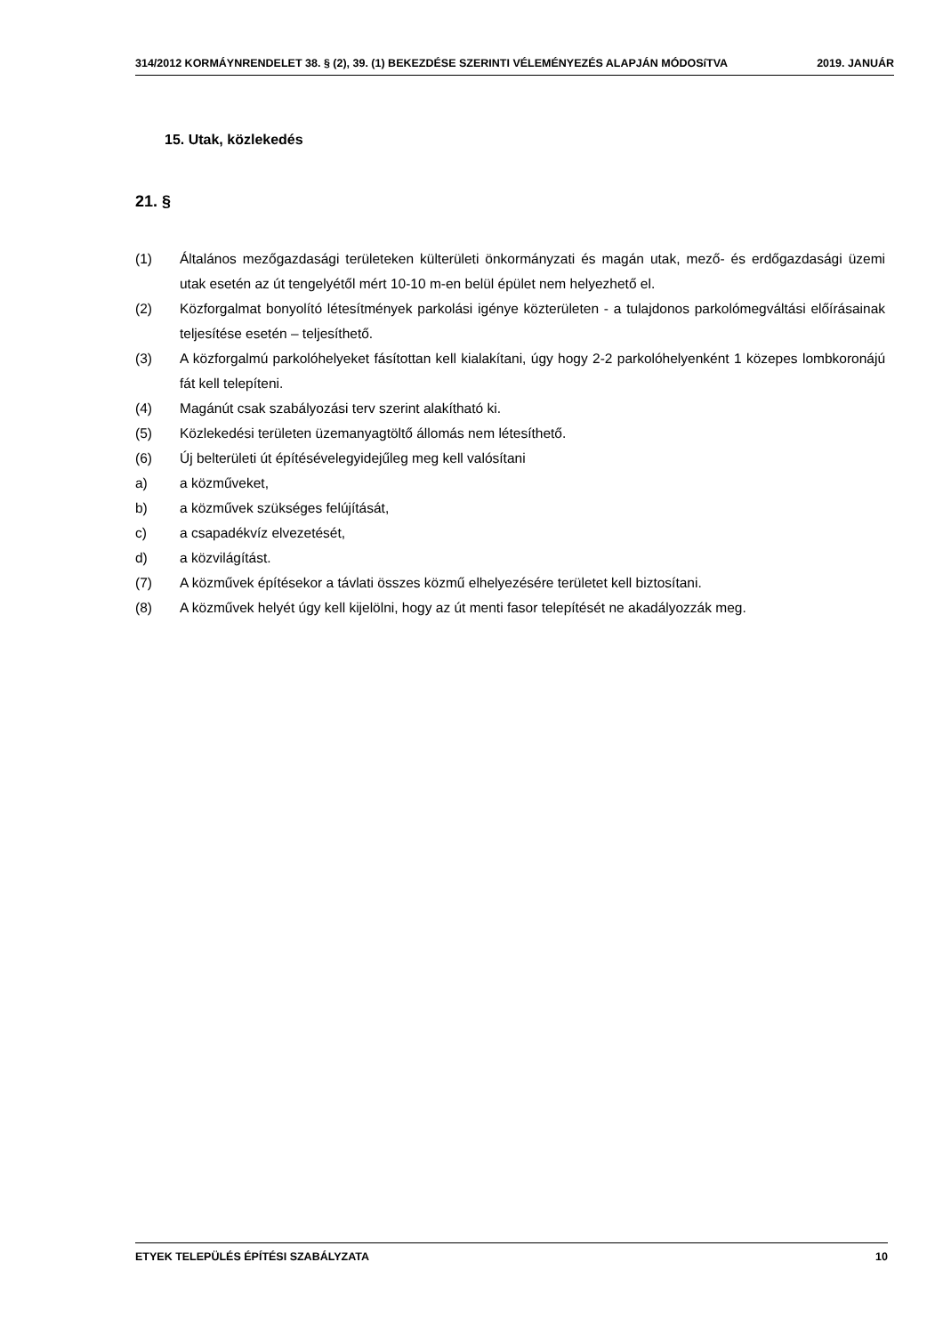314/2012 KORMÁYNRENDELET 38. § (2), 39. (1) BEKEZDÉSE SZERINTI VÉLEMÉNYEZÉS ALAPJÁN MÓDOSíTVA 2019. JANUÁR
15. Utak, közlekedés
21. §
(1) Általános mezőgazdasági területeken külterületi önkormányzati és magán utak, mező- és erdőgazdasági üzemi utak esetén az út tengelyétől mért 10-10 m-en belül épület nem helyezhető el.
(2) Közforgalmat bonyolító létesítmények parkolási igénye közterületen - a tulajdonos parkolómegváltási előírásainak teljesítése esetén – teljesíthető.
(3) A közforgalmú parkolóhelyeket fásítottan kell kialakítani, úgy hogy 2-2 parkolóhelyenként 1 közepes lombkoronájú fát kell telepíteni.
(4) Magánút csak szabályozási terv szerint alakítható ki.
(5) Közlekedési területen üzemanyagtöltő állomás nem létesíthető.
(6) Új belterületi út építésévelegyidejűleg meg kell valósítani
a) a közműveket,
b) a közművek szükséges felújítását,
c) a csapadékvíz elvezetését,
d) a közvilágítást.
(7) A közművek építésekor a távlati összes közmű elhelyezésére területet kell biztosítani.
(8) A közművek helyét úgy kell kijelölni, hogy az út menti fasor telepítését ne akadályozzák meg.
ETYEK TELEPÜLÉS ÉPÍTÉSI SZABÁLYZATA 10